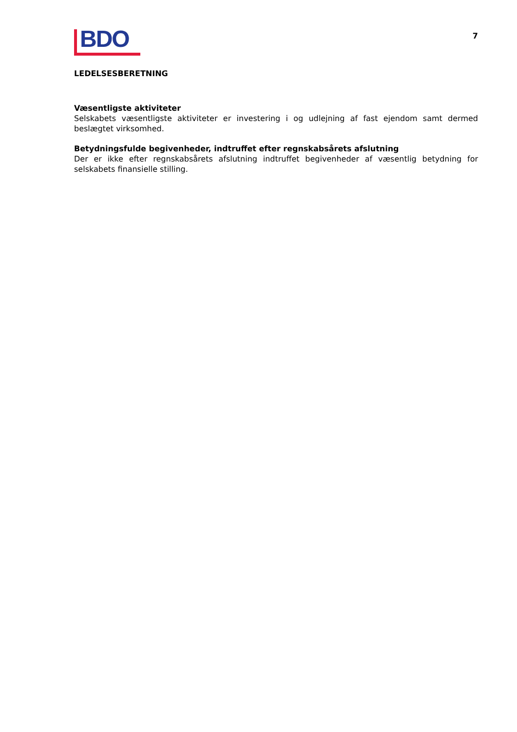BDO
7
LEDELSESBERETNING
Væsentligste aktiviteter
Selskabets væsentligste aktiviteter er investering i og udlejning af fast ejendom samt dermed beslægtet virksomhed.
Betydningsfulde begivenheder, indtruffet efter regnskabsårets afslutning
Der er ikke efter regnskabsårets afslutning indtruffet begivenheder af væsentlig betydning for selskabets finansielle stilling.